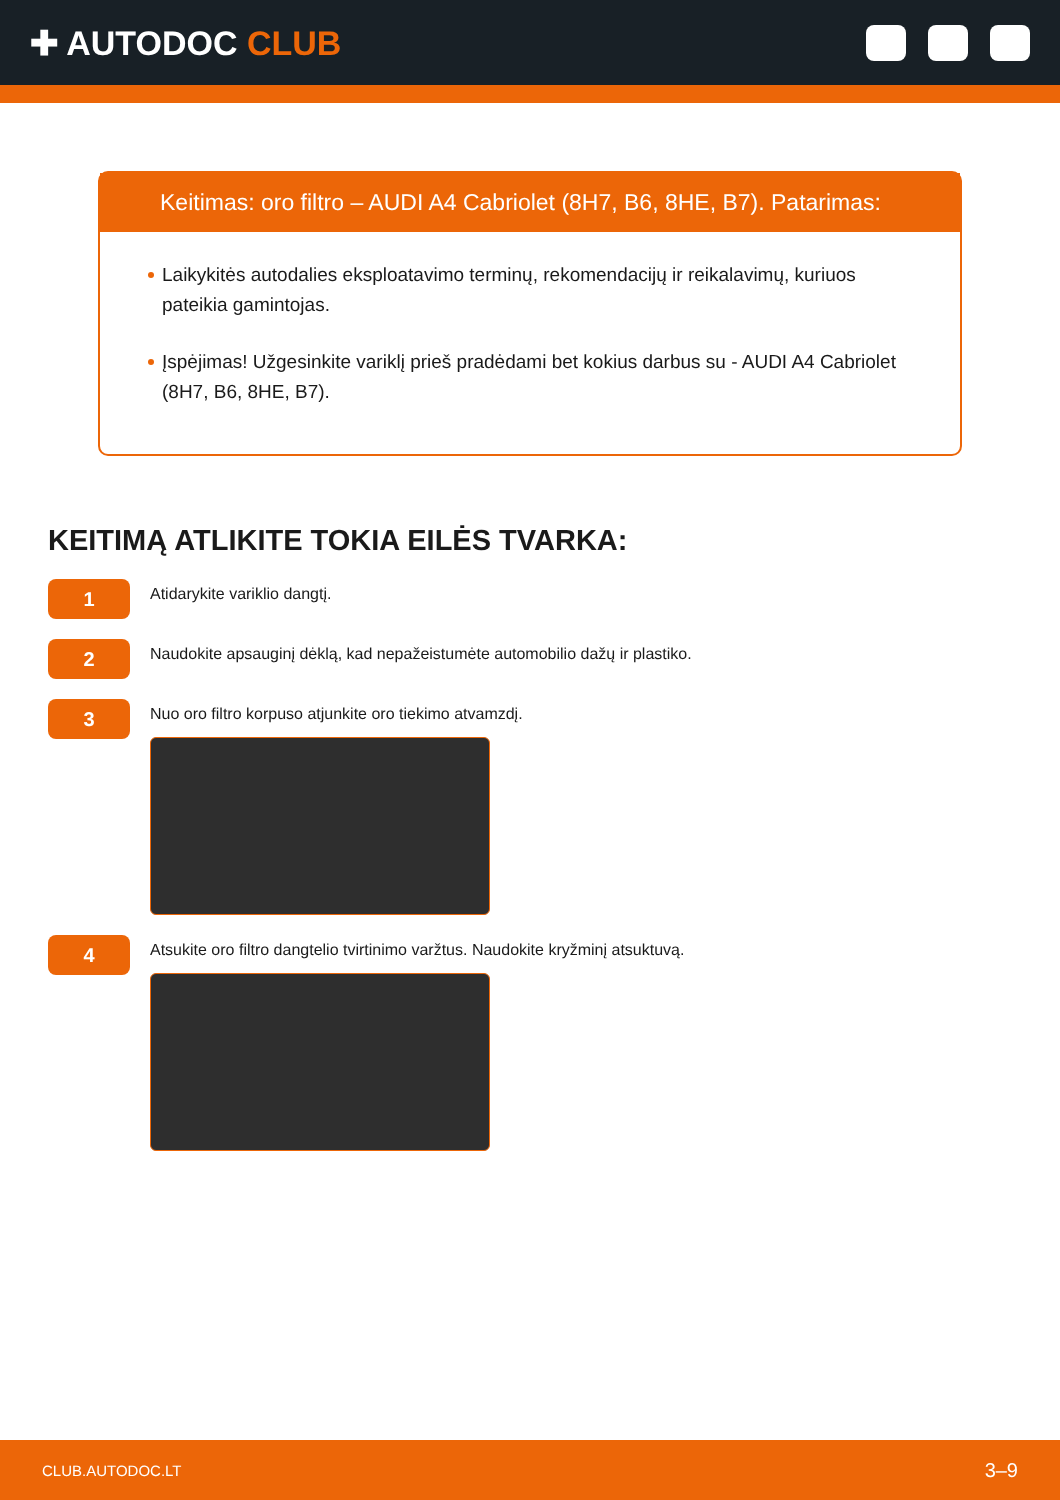✚ AUTODOC CLUB
Keitimas: oro filtro – AUDI A4 Cabriolet (8H7, B6, 8HE, B7). Patarimas:
Laikykitės autodalies eksploatavimo terminų, rekomendacijų ir reikalavimų, kuriuos pateikia gamintojas.
Įspėjimas! Užgesinkite variklį prieš pradėdami bet kokius darbus su - AUDI A4 Cabriolet (8H7, B6, 8HE, B7).
KEITIMĄ ATLIKITE TOKIA EILĖS TVARKA:
1
Atidarykite variklio dangtį.
2
Naudokite apsauginį dėklą, kad nepažeistumėte automobilio dažų ir plastiko.
3
Nuo oro filtro korpuso atjunkite oro tiekimo atvamzdį.
4
Atsukite oro filtro dangtelio tvirtinimo varžtus. Naudokite kryžminį atsuktuvą.
CLUB.AUTODOC.LT 3–9